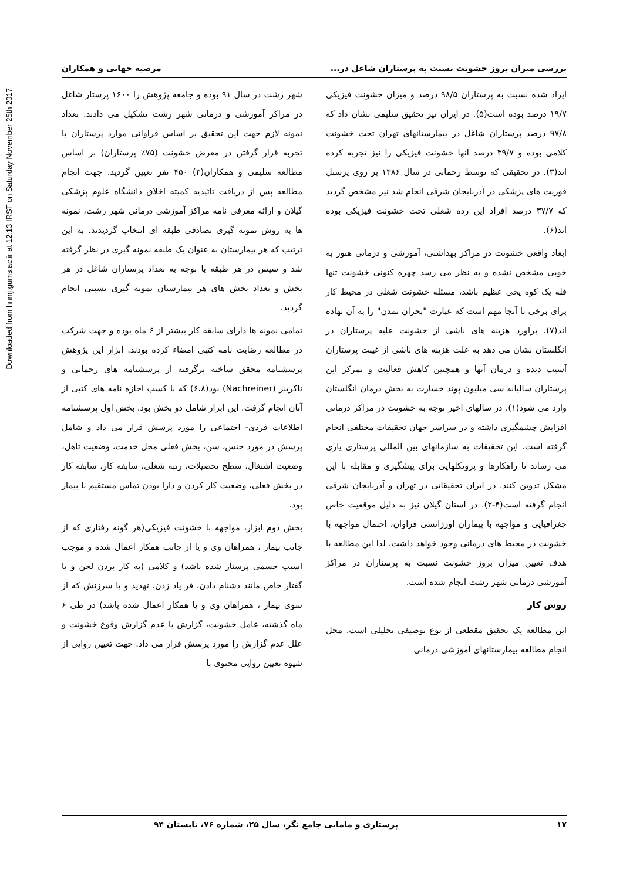Downloaded from hnmj.gums.ac.ir at 12:13 IRST on Saturday November 25th 2017
بررسی میزان بروز خشونت نسبت به پرستاران شاغل در... مرضیه جهانی و همکاران
ایراد شده نسبت به پرستاران ۹۸/۵ درصد و میزان خشونت فیزیکی ۱۹/۷ درصد بوده است(۵). در ایران نیز تحقیق سلیمی نشان داد که ۹۷/۸ درصد پرستاران شاغل در بیمارستانهای تهران تحت خشونت کلامی بوده و ۳۹/۷ درصد آنها خشونت فیزیکی را نیز تجربه کرده اند(۳). در تحقیقی که توسط رحمانی در سال ۱۳۸۶ بر روی پرسنل فوریت های پزشکی در آذربایجان شرقی انجام شد نیز مشخص گردید که ۳۷/۷ درصد افراد این رده شغلی تحت خشونت فیزیکی بوده اند(۶).
ابعاد واقعی خشونت در مراکز بهداشتی، آموزشی و درمانی هنوز به خوبی مشخص نشده و به نظر می رسد چهره کنونی خشونت تنها قله یک کوه یخی عظیم باشد، مسئله خشونت شغلی در محیط کار برای برخی تا آنجا مهم است که عبارت "بحران تمدن" را به آن نهاده اند(۷). برآورد هزینه های ناشی از خشونت علیه پرستاران در انگلستان نشان می دهد به علت هزینه های ناشی از غیبت پرستاران آسیب دیده و درمان آنها و همچنین کاهش فعالیت و تمرکز این پرستاران سالیانه سی میلیون پوند خسارت به بخش درمان انگلستان وارد می شود(۱). در سالهای اخیر توجه به خشونت در مراکز درمانی افزایش چشمگیری داشته و در سراسر جهان تحقیقات مختلفی انجام گرفته است. این تحقیقات به سازمانهای بین المللی پرستاری یاری می رساند تا راهکارها و پروتکلهایی برای پیشگیری و مقابله با این مشکل تدوین کنند. در ایران تحقیقاتی در تهران و آذربایجان شرقی انجام گرفته است(۴-۲). در استان گیلان نیز به دلیل موقعیت خاص جغرافیایی و مواجهه با بیماران اورژانسی فراوان، احتمال مواجهه با خشونت در محیط های درمانی وجود خواهد داشت، لذا این مطالعه با هدف تعیین میزان بروز خشونت نسبت به پرستاران در مراکز آموزشی درمانی شهر رشت انجام شده است.
روش کار
این مطالعه یک تحقیق مقطعی از نوع توصیفی تحلیلی است. محل انجام مطالعه بیمارستانهای آموزشی درمانی
شهر رشت در سال ۹۱ بوده و جامعه پژوهش را ۱۶۰۰ پرستار شاغل در مراکز آموزشی و درمانی شهر رشت تشکیل می دادند. تعداد نمونه لازم جهت این تحقیق بر اساس فراوانی موارد پرستاران با تجربه قرار گرفتن در معرض خشونت (۷۵٪ پرستاران) بر اساس مطالعه سلیمی و همکاران(۳) ۴۵۰ نفر تعیین گردید. جهت انجام مطالعه پس از دریافت تائیدیه کمیته اخلاق دانشگاه علوم پزشکی گیلان و ارائه معرفی نامه مراکز آموزشی درمانی شهر رشت، نمونه ها به روش نمونه گیری تصادفی طبقه ای انتخاب گردیدند. به این ترتیب که هر بیمارستان به عنوان یک طبقه نمونه گیری در نظر گرفته شد و سپس در هر طبقه با توجه به تعداد پرستاران شاغل در هر بخش و تعداد بخش های هر بیمارستان نمونه گیری نسبتی انجام گردید.
تمامی نمونه ها دارای سابقه کار بیشتر از ۶ ماه بوده و جهت شرکت در مطالعه رضایت نامه کتبی امضاء کرده بودند. ابزار این پژوهش پرسشنامه محقق ساخته برگرفته از پرسشنامه های رحمانی و ناکرینر (Nachreiner) بود(۶،۸) که با کسب اجازه نامه های کتبی از آنان انجام گرفت. این ابزار شامل دو بخش بود. بخش اول پرسشنامه اطلاعات فردی- اجتماعی را مورد پرسش قرار می داد و شامل پرسش در مورد جنس، سن، بخش فعلی محل خدمت، وضعیت تأهل، وضعیت اشتغال، سطح تحصیلات، رتبه شغلی، سابقه کار، سابقه کار در بخش فعلی، وضعیت کار کردن و دارا بودن تماس مستقیم با بیمار بود.
بخش دوم ابزار، مواجهه با خشونت فیزیکی(هر گونه رفتاری که از جانب بیمار ، همراهان وی و یا از جانب همکار اعمال شده و موجب اسیب جسمی پرستار شده باشد) و کلامی (به کار بردن لحن و یا گفتار خاص مانند دشنام دادن، فر یاد زدن، تهدید و یا سرزنش که از سوی بیمار ، همراهان وی و یا همکار اعمال شده باشد) در طی ۶ ماه گذشته، عامل خشونت، گزارش یا عدم گزارش وقوع خشونت و علل عدم گزارش را مورد پرسش قرار می داد. جهت تعیین روایی از شیوه تعیین روایی محتوی با
۱۷ پرستاری و مامایی جامع نگر، سال ۲۵، شماره ۷۶، تابستان ۹۴